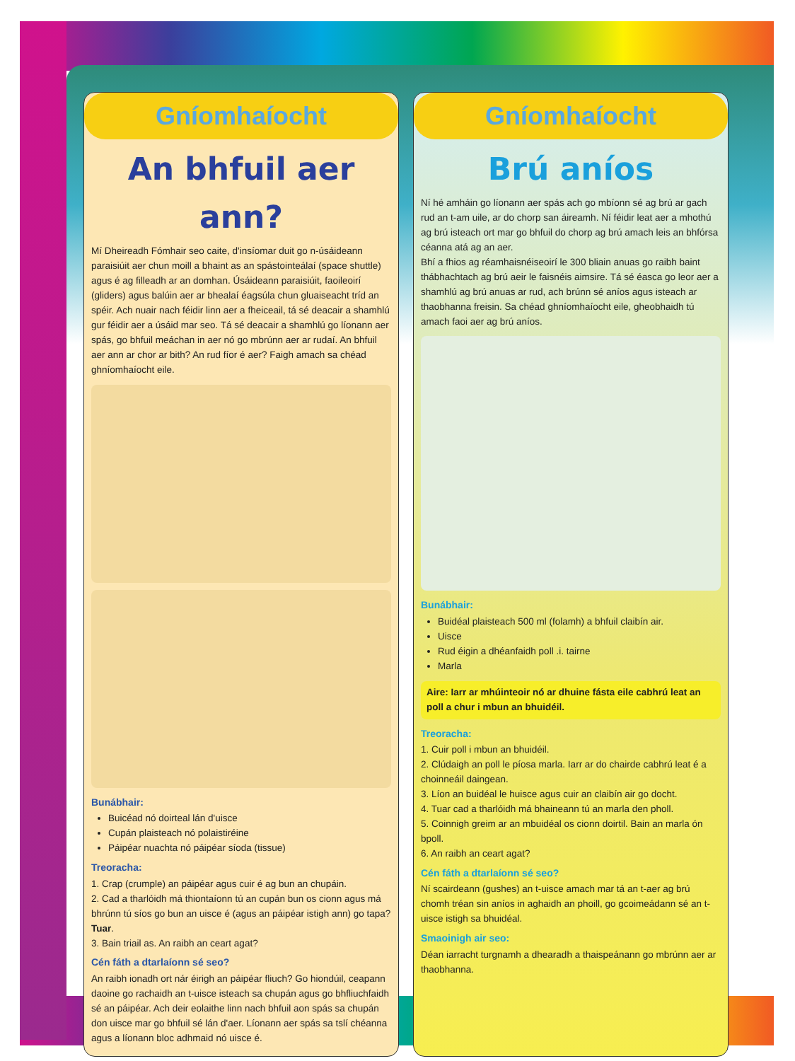Gníomhaíocht
An bhfuil aer ann?
Mí Dheireadh Fómhair seo caite, d'insíomar duit go n-úsáideann paraisiúit aer chun moill a bhaint as an spástointeálaí (space shuttle) agus é ag filleadh ar an domhan. Úsáideann paraisiúit, faoileoirí (gliders) agus balúin aer ar bhealaí éagsúla chun gluaiseacht tríd an spéir. Ach nuair nach féidir linn aer a fheiceail, tá sé deacair a shamhlú gur féidir aer a úsáid mar seo. Tá sé deacair a shamhlú go líonann aer spás, go bhfuil meáchan in aer nó go mbrúnn aer ar rudaí. An bhfuil aer ann ar chor ar bith? An rud fíor é aer? Faigh amach sa chéad ghníomhaíocht eile.
Bunábhair:
Buicéad nó doirteal lán d'uisce
Cupán plaisteach nó polaistiréine
Páipéar nuachta nó páipéar síoda (tissue)
Treoracha:
1. Crap (crumple) an páipéar agus cuir é ag bun an chupáin.
2. Cad a tharlóidh má thiontaíonn tú an cupán bun os cionn agus má bhrúnn tú síos go bun an uisce é (agus an páipéar istigh ann) go tapa? Tuar.
3. Bain triail as. An raibh an ceart agat?
Cén fáth a dtarlaíonn sé seo?
An raibh ionadh ort nár éirigh an páipéar fliuch? Go hiondúil, ceapann daoine go rachaidh an t-uisce isteach sa chupán agus go bhfliuchfaidh sé an páipéar. Ach deir eolaithe linn nach bhfuil aon spás sa chupán don uisce mar go bhfuil sé lán d'aer. Líonann aer spás sa tslí chéanna agus a líonann bloc adhmaid nó uisce é.
Gníomhaíocht
Brú aníos
Ní hé amháin go líonann aer spás ach go mbíonn sé ag brú ar gach rud an t-am uile, ar do chorp san áireamh. Ní féidir leat aer a mhothú ag brú isteach ort mar go bhfuil do chorp ag brú amach leis an bhfórsa céanna atá ag an aer.
Bhí a fhios ag réamhaisnéiseoirí le 300 bliain anuas go raibh baint thábhachtach ag brú aeir le faisnéis aimsire. Tá sé éasca go leor aer a shamhlú ag brú anuas ar rud, ach brúnn sé aníos agus isteach ar thaobhanna freisin. Sa chéad ghníomhaíocht eile, gheobhaidh tú amach faoi aer ag brú aníos.
Bunábhair:
Buidéal plaisteach 500 ml (folamh) a bhfuil claibín air.
Uisce
Rud éigin a dhéanfaidh poll .i. tairne
Marla
Aire: Iarr ar mhúinteoir nó ar dhuine fásta eile cabhrú leat an poll a chur i mbun an bhuidéil.
Treoracha:
1. Cuir poll i mbun an bhuidéil.
2. Clúdaigh an poll le píosa marla. Iarr ar do chairde cabhrú leat é a choinneáil daingean.
3. Líon an buidéal le huisce agus cuir an claibín air go docht.
4. Tuar cad a tharlóidh má bhaineann tú an marla den pholl.
5. Coinnigh greim ar an mbuidéal os cionn doirtil. Bain an marla ón bpoll.
6. An raibh an ceart agat?
Cén fáth a dtarlaíonn sé seo?
Ní scairdeann (gushes) an t-uisce amach mar tá an t-aer ag brú chomh tréan sin aníos in aghaidh an phoill, go gcoimeádann sé an t-uisce istigh sa bhuidéal.
Smaoinigh air seo:
Déan iarracht turgnamh a dhearadh a thaispeánann go mbrúnn aer ar thaobhanna.